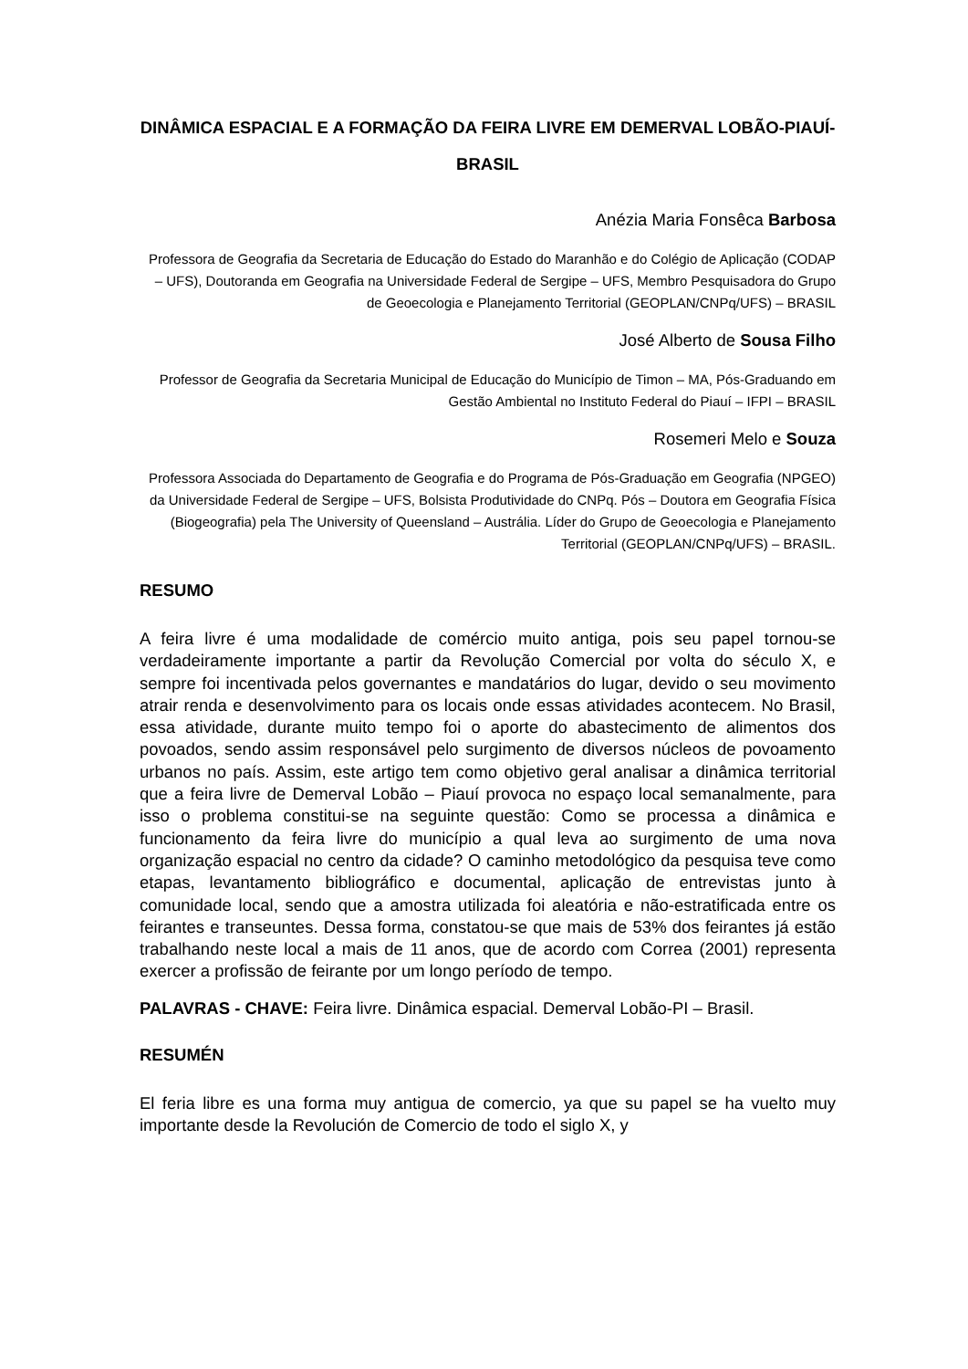DINÂMICA ESPACIAL E A FORMAÇÃO DA FEIRA LIVRE EM DEMERVAL LOBÃO-PIAUÍ-BRASIL
Anézia Maria Fonsêca Barbosa
Professora de Geografia da Secretaria de Educação do Estado do Maranhão e do Colégio de Aplicação (CODAP – UFS), Doutoranda em Geografia na Universidade Federal de Sergipe – UFS, Membro Pesquisadora do Grupo de Geoecologia e Planejamento Territorial (GEOPLAN/CNPq/UFS) – BRASIL
José Alberto de Sousa Filho
Professor de Geografia da Secretaria Municipal de Educação do Município de Timon – MA, Pós-Graduando em Gestão Ambiental no Instituto Federal do Piauí – IFPI – BRASIL
Rosemeri Melo e Souza
Professora Associada do Departamento de Geografia e do Programa de Pós-Graduação em Geografia (NPGEO) da Universidade Federal de Sergipe – UFS, Bolsista Produtividade do CNPq. Pós – Doutora em Geografia Física (Biogeografia) pela The University of Queensland – Austrália. Líder do Grupo de Geoecologia e Planejamento Territorial (GEOPLAN/CNPq/UFS) – BRASIL.
RESUMO
A feira livre é uma modalidade de comércio muito antiga, pois seu papel tornou-se verdadeiramente importante a partir da Revolução Comercial por volta do século X, e sempre foi incentivada pelos governantes e mandatários do lugar, devido o seu movimento atrair renda e desenvolvimento para os locais onde essas atividades acontecem. No Brasil, essa atividade, durante muito tempo foi o aporte do abastecimento de alimentos dos povoados, sendo assim responsável pelo surgimento de diversos núcleos de povoamento urbanos no país. Assim, este artigo tem como objetivo geral analisar a dinâmica territorial que a feira livre de Demerval Lobão – Piauí provoca no espaço local semanalmente, para isso o problema constitui-se na seguinte questão: Como se processa a dinâmica e funcionamento da feira livre do município a qual leva ao surgimento de uma nova organização espacial no centro da cidade? O caminho metodológico da pesquisa teve como etapas, levantamento bibliográfico e documental, aplicação de entrevistas junto à comunidade local, sendo que a amostra utilizada foi aleatória e não-estratificada entre os feirantes e transeuntes. Dessa forma, constatou-se que mais de 53% dos feirantes já estão trabalhando neste local a mais de 11 anos, que de acordo com Correa (2001) representa exercer a profissão de feirante por um longo período de tempo.
PALAVRAS - CHAVE: Feira livre. Dinâmica espacial. Demerval Lobão-PI – Brasil.
RESUMÉN
El feria libre es una forma muy antigua de comercio, ya que su papel se ha vuelto muy importante desde la Revolución de Comercio de todo el siglo X, y